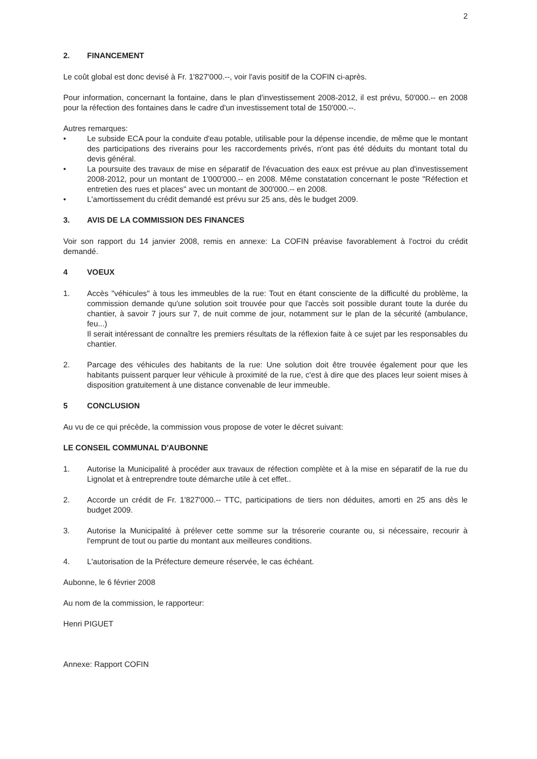2
2. FINANCEMENT
Le coût global est donc devisé à Fr. 1'827'000.--, voir l'avis positif de la COFIN ci-après.
Pour information, concernant la fontaine, dans le plan d'investissement 2008-2012, il est prévu, 50'000.-- en 2008 pour la réfection des fontaines dans le cadre d'un investissement total de 150'000.--.
Autres remarques:
• Le subside ECA pour la conduite d'eau potable, utilisable pour la dépense incendie, de même que le montant des participations des riverains pour les raccordements privés, n'ont pas été déduits du montant total du devis général.
• La poursuite des travaux de mise en séparatif de l'évacuation des eaux est prévue au plan d'investissement 2008-2012, pour un montant de 1'000'000.-- en 2008. Même constatation concernant le poste "Réfection et entretien des rues et places" avec un montant de 300'000.-- en 2008.
• L'amortissement du crédit demandé est prévu sur 25 ans, dès le budget 2009.
3. AVIS DE LA COMMISSION DES FINANCES
Voir son rapport du 14 janvier 2008, remis en annexe: La COFIN préavise favorablement à l'octroi du crédit demandé.
4 VOEUX
1. Accès "véhicules" à tous les immeubles de la rue: Tout en étant consciente de la difficulté du problème, la commission demande qu'une solution soit trouvée pour que l'accès soit possible durant toute la durée du chantier, à savoir 7 jours sur 7, de nuit comme de jour, notamment sur le plan de la sécurité (ambulance, feu...)
Il serait intéressant de connaître les premiers résultats de la réflexion faite à ce sujet par les responsables du chantier.
2. Parcage des véhicules des habitants de la rue: Une solution doit être trouvée également pour que les habitants puissent parquer leur véhicule à proximité de la rue, c'est à dire que des places leur soient mises à disposition gratuitement à une distance convenable de leur immeuble.
5 CONCLUSION
Au vu de ce qui précède, la commission vous propose de voter le décret suivant:
LE CONSEIL COMMUNAL D'AUBONNE
1. Autorise la Municipalité à procéder aux travaux de réfection complète et à la mise en séparatif de la rue du Lignolat et à entreprendre toute démarche utile à cet effet..
2. Accorde un crédit de Fr. 1'827'000.-- TTC, participations de tiers non déduites, amorti en 25 ans dès le budget 2009.
3. Autorise la Municipalité à prélever cette somme sur la trésorerie courante ou, si nécessaire, recourir à l'emprunt de tout ou partie du montant aux meilleures conditions.
4. L'autorisation de la Préfecture demeure réservée, le cas échéant.
Aubonne, le 6 février 2008
Au nom de la commission, le rapporteur:
Henri PIGUET
Annexe: Rapport COFIN